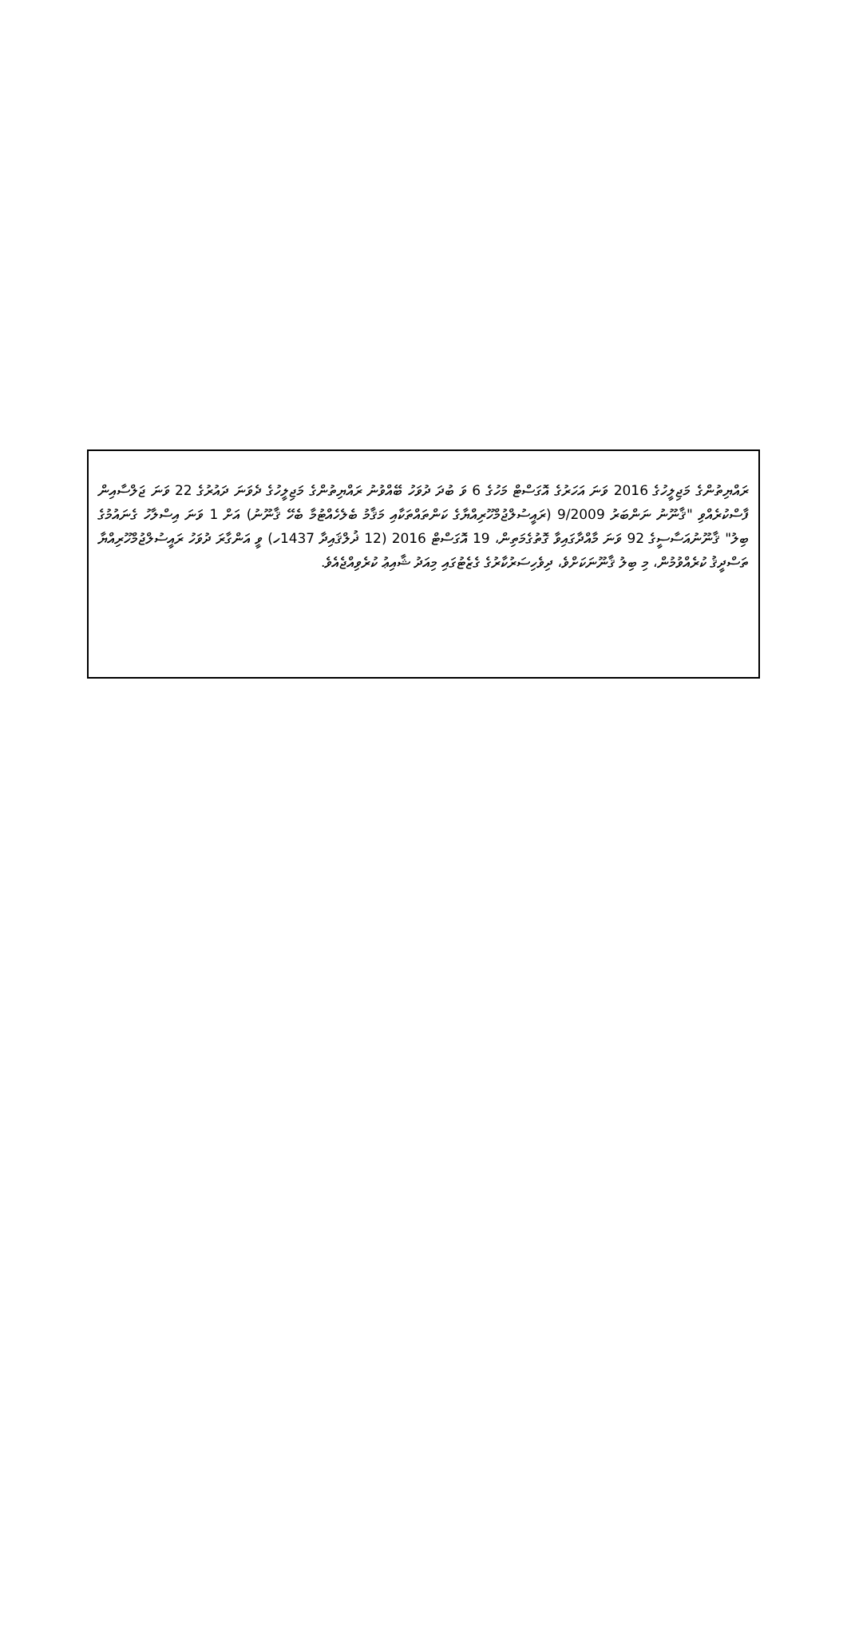ރައްޔިތުންގެ މަޖިލީހުގެ 2016 ވަނަ އަހަރުގެ އޮގަސްޓް މަހުގެ 6 ވަ ބުދަ ދުވަހު ބޭއްވުނު ރައްޔިތުންގެ މަޖިލީހުގެ ދެވަނަ ދައުރުގެ 22 ވަނަ ޖަލްސާއިން ފާސްކުރެއްވި "ޤާނޫނު ނަންބަރު 9/2009 (ރައީސުލްޖުމްހޫރިއްޔާގެ ކަންތައްތަކާއި މަޤާމު ބެލެހެއްޓުމާ ބެހޭ ޤާނޫނު) އަށް 1 ވަނަ އިސްލާހު ގެނައުމުގެ ބިލު" ޤާނޫނުއަސާސީގެ 92 ވަނަ މާއްދާގައިވާ ގޮތުގެމަތިން، 19 އޮގަސްޓް 2016 (12 ޛުލްޤައިދާ 1437ހ) ވީ އަންގާރަ ދުވަހު ރައީސުލްޖުމްހޫރިއްޔާ ތަސްދީޤު ކުރެއްވުމުން، މި ބިލު ޤާނޫނަކަށްވެ، ދިވެހިސަރުކާރުގެ ގެޒެޓުގައި މިއަދު ޝާއިޢު ކުރެވިއްޖެއެވެ.